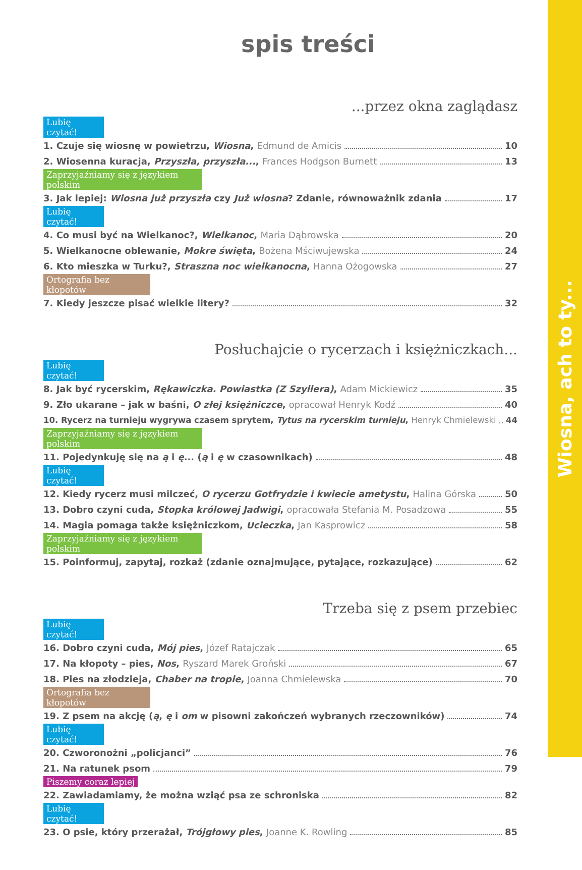Wiosna, ach to ty...
spis treści
...przez okna zaglądasz
Lubię czytać!
1. Czuje się wiosnę w powietrzu, Wiosna, Edmund de Amicis 10
2. Wiosenna kuracja, Przyszła, przyszła..., Frances Hodgson Burnett 13
Zaprzyjaźniamy się z językiem polskim
3. Jak lepiej: Wiosna już przyszła czy Już wiosna? Zdanie, równoważnik zdania 17
Lubię czytać!
4. Co musi być na Wielkanoc?, Wielkanoc, Maria Dąbrowska 20
5. Wielkanocne oblewanie, Mokre święta, Bożena Mściwujewska 24
6. Kto mieszka w Turku?, Straszna noc wielkanocna, Hanna Ożogowska 27
Ortografia bez kłopotów
7. Kiedy jeszcze pisać wielkie litery? 32
Posłuchajcie o rycerzach i księżniczkach...
Lubię czytać!
8. Jak być rycerskim, Rękawiczka. Powiastka (Z Szyllera), Adam Mickiewicz 35
9. Zło ukarane – jak w baśni, O złej księżniczce, opracował Henryk Kodź 40
10. Rycerz na turnieju wygrywa czasem sprytem, Tytus na rycerskim turnieju, Henryk Chmielewski 44
Zaprzyjaźniamy się z językiem polskim
11. Pojedynkuję się na ą i ę... (ą i ę w czasownikach) 48
Lubię czytać!
12. Kiedy rycerz musi milczeć, O rycerzu Gotfrydzie i kwiecie ametystu, Halina Górska 50
13. Dobro czyni cuda, Stopka królowej Jadwigi, opracowała Stefania M. Posadzowa 55
14. Magia pomaga także księżniczkom, Ucieczka, Jan Kasprowicz 58
Zaprzyjaźniamy się z językiem polskim
15. Poinformuj, zapytaj, rozkaż (zdanie oznajmujące, pytające, rozkazujące) 62
Trzeba się z psem przebiec
Lubię czytać!
16. Dobro czyni cuda, Mój pies, Józef Ratajczak 65
17. Na kłopoty – pies, Nos, Ryszard Marek Groński 67
18. Pies na złodzieja, Chaber na tropie, Joanna Chmielewska 70
Ortografia bez kłopotów
19. Z psem na akcję (ą, ę i om w pisowni zakończeń wybranych rzeczowników) 74
Lubię czytać!
20. Czworonożni „policjanci” 76
21. Na ratunek psom 79
Piszemy coraz lepiej
22. Zawiadamiamy, że można wziąć psa ze schroniska 82
Lubię czytać!
23. O psie, który przerażał, Trójgłowy pies, Joanne K. Rowling 85